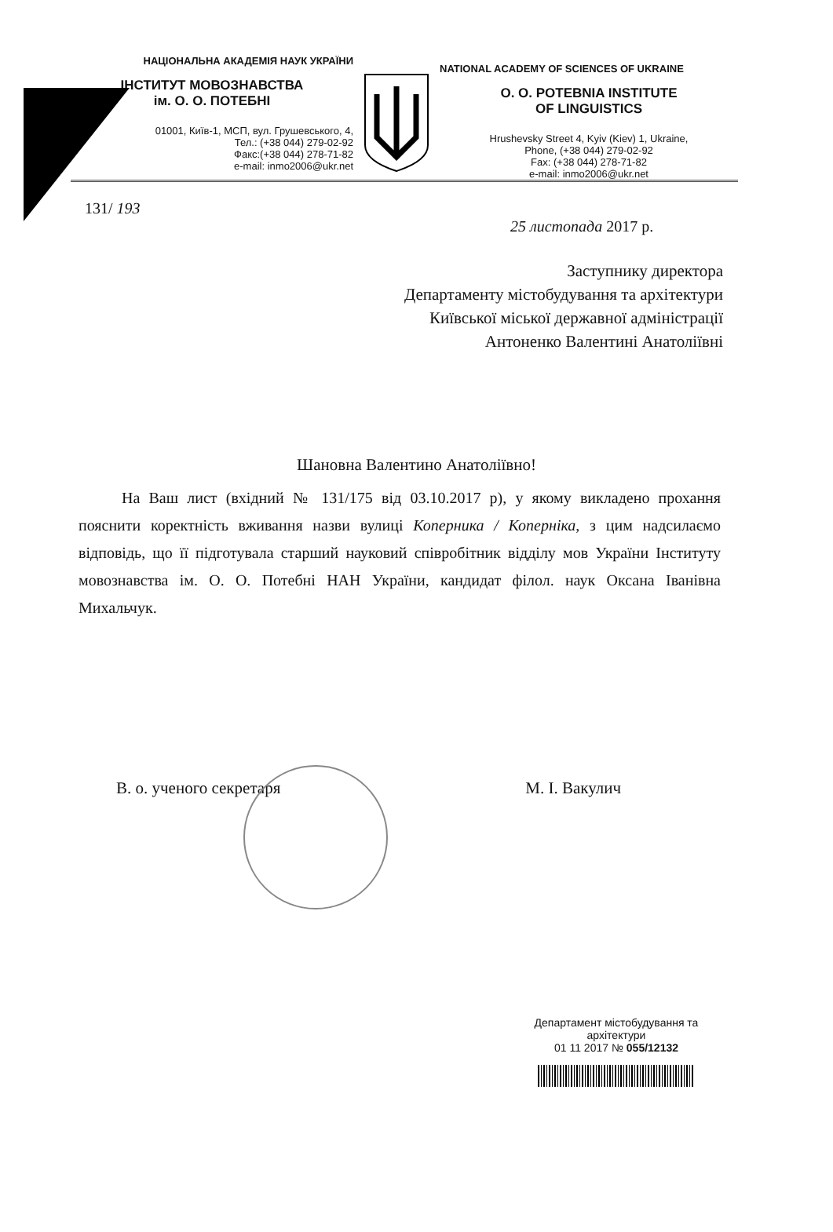НАЦІОНАЛЬНА АКАДЕМІЯ НАУК УКРАЇНИ
ІНСТИТУТ МОВОЗНАВСТВА
ім. О. О. ПОТЕБНІ
01001, Київ-1, МСП, вул. Грушевського, 4,
Тел.: (+38 044) 279-02-92
Факс:(+38 044) 278-71-82
e-mail: inmo2006@ukr.net
NATIONAL ACADEMY OF SCIENCES OF UKRAINE
O. O. POTEBNIA INSTITUTE
OF LINGUISTICS
Hrushevsky Street 4, Kyiv (Kiev) 1, Ukraine,
Phone, (+38 044) 279-02-92
Fax: (+38 044) 278-71-82
e-mail: inmo2006@ukr.net
131/ 193
25 листопада 2017 р.
Заступнику директора
Департаменту містобудування та архітектури
Київської міської державної адміністрації
Антоненко Валентині Анатоліївні
Шановна Валентино Анатоліївно!
На Ваш лист (вхідний № 131/175 від 03.10.2017 р), у якому викладено прохання пояснити коректність вживання назви вулиці Коперника / Коперніка, з цим надсилаємо відповідь, що її підготувала старший науковий співробітник відділу мов України Інституту мовознавства ім. О. О. Потебні НАН України, кандидат філол. наук Оксана Іванівна Михальчук.
В. о. ученого секретаря М. І. Вакулич
Департамент містобудування та архітектури
01 11 2017 № 055/12132